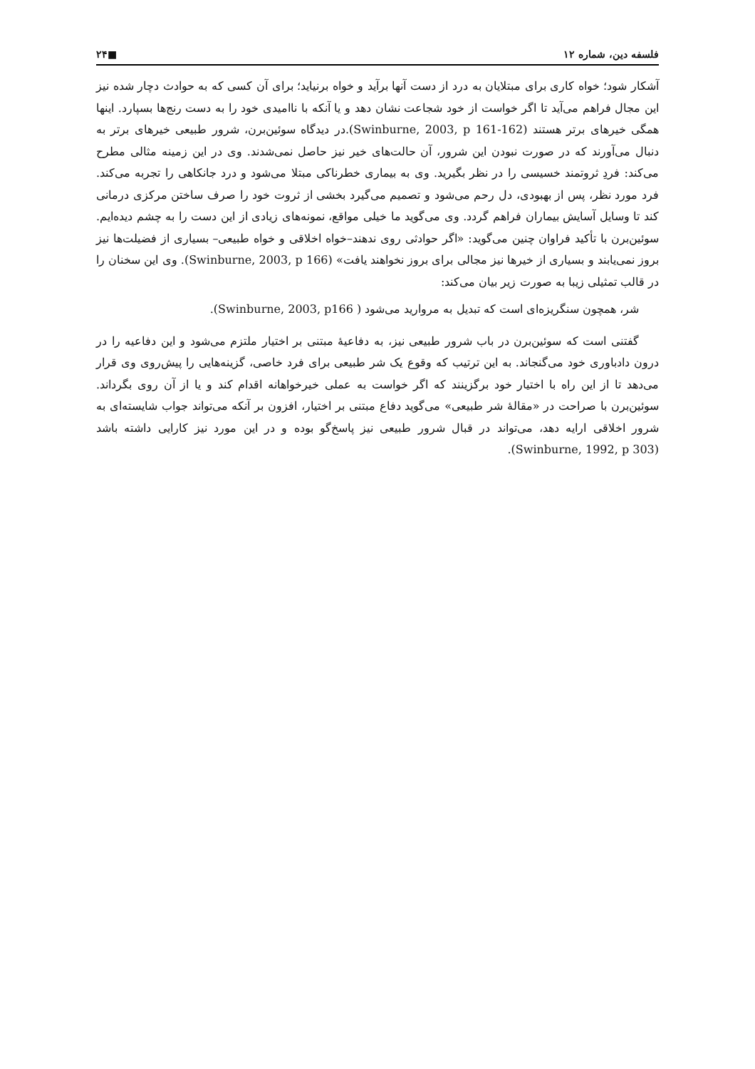فلسفه دین، شماره ۱۲ ■۲۴
آشکار شود؛ خواه کاری برای مبتلایان به درد از دست آنها برآید و خواه برنیاید؛ برای آن کسی که به حوادث دچار شده نیز این مجال فراهم می‌آید تا اگر خواست از خود شجاعت نشان دهد و یا آنکه با ناامیدی خود را به دست رنج‌ها بسپارد. اینها همگی خیرهای برتر هستند (Swinburne, 2003, p 161-162).در دیدگاه سوئین‌برن، شرور طبیعی خیرهای برتر به دنبال می‌آورند که در صورت نبودن این شرور، آن حالت‌های خیر نیز حاصل نمی‌شدند. وی در این زمینه مثالی مطرح می‌کند: فردِ ثروتمند خسیسی را در نظر بگیرید. وی به بیماری خطرناکی مبتلا می‌شود و درد جانکاهی را تجربه می‌کند. فرد مورد نظر، پس از بهبودی، دل رحم می‌شود و تصمیم می‌گیرد بخشی از ثروت خود را صرف ساختن مرکزی درمانی کند تا وسایل آسایش بیماران فراهم گردد. وی می‌گوید ما خیلی مواقع، نمونه‌های زیادی از این دست را به چشم دیده‌ایم. سوئین‌برن با تأکید فراوان چنین می‌گوید: «اگر حوادثی روی ندهند–خواه اخلاقی و خواه طبیعی– بسیاری از فضیلت‌ها نیز بروز نمی‌یابند و بسیاری از خیرها نیز مجالی برای بروز نخواهند یافت» (Swinburne, 2003, p 166). وی این سخنان را در قالب تمثیلی زیبا به صورت زیر بیان می‌کند:
شر، همچون سنگریزه‌ای است که تبدیل به مروارید می‌شود ( Swinburne, 2003, p166).
گفتنی است که سوئین‌برن در باب شرور طبیعی نیز، به دفاعیهٔ مبتنی بر اختیار ملتزم می‌شود و این دفاعیه را در درون دادباوری خود می‌گنجاند. به این ترتیب که وقوع یک شر طبیعی برای فرد خاصی، گزینه‌هایی را پیش‌روی وی قرار می‌دهد تا از این راه با اختیار خود برگزینند که اگر خواست به عملی خیرخواهانه اقدام کند و یا از آن روی بگرداند. سوئین‌برن با صراحت در «مقالهٔ شر طبیعی» می‌گوید دفاع مبتنی بر اختیار، افزون بر آنکه می‌تواند جواب شایسته‌ای به شرور اخلاقی ارایه دهد، می‌تواند در قبال شرور طبیعی نیز پاسخ‌گو بوده و در این مورد نیز کارایی داشته باشد (Swinburne, 1992, p 303).